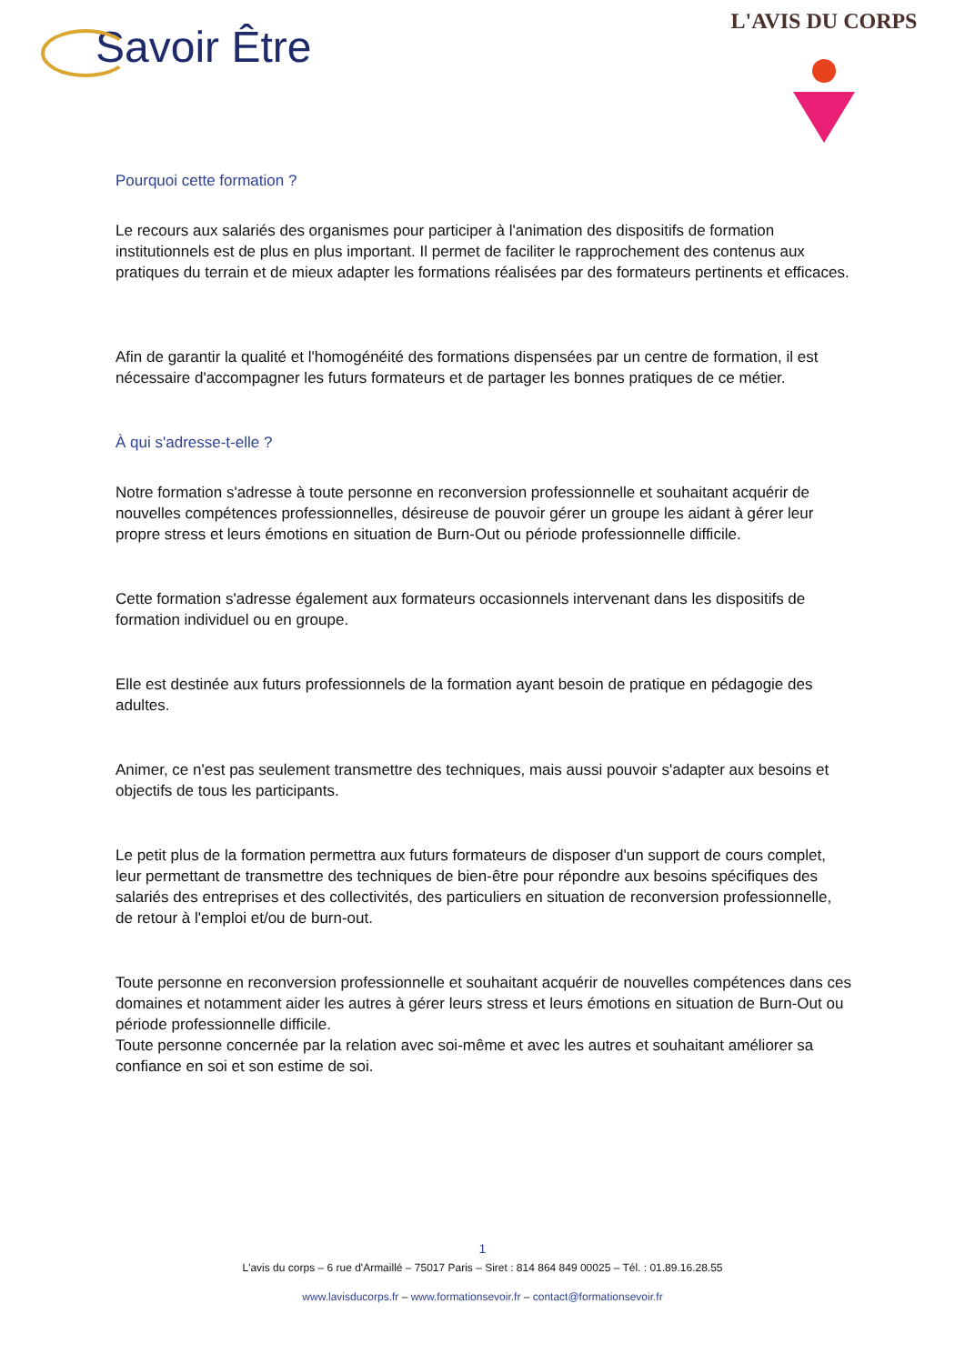Savoir Être
L'AVIS DU CORPS
Pourquoi cette formation ?
Le recours aux salariés des organismes pour participer à l'animation des dispositifs de formation institutionnels est de plus en plus important. Il permet de faciliter le rapprochement des contenus aux pratiques du terrain et de mieux adapter les formations réalisées par des formateurs pertinents et efficaces.
Afin de garantir la qualité et l'homogénéité des formations dispensées par un centre de formation, il est nécessaire d'accompagner les futurs formateurs et de partager les bonnes pratiques de ce métier.
À qui s'adresse-t-elle ?
Notre formation s'adresse à toute personne en reconversion professionnelle et souhaitant acquérir de nouvelles compétences professionnelles, désireuse de pouvoir gérer un groupe les aidant à gérer leur propre stress et leurs émotions en situation de Burn-Out ou période professionnelle difficile.
Cette formation s'adresse également aux formateurs occasionnels intervenant dans les dispositifs de formation individuel ou en groupe.
Elle est destinée aux futurs professionnels de la formation ayant besoin de pratique en pédagogie des adultes.
Animer, ce n'est pas seulement transmettre des techniques, mais aussi pouvoir s'adapter aux besoins et objectifs de tous les participants.
Le petit plus de la formation permettra aux futurs formateurs de disposer d'un support de cours complet, leur permettant de transmettre des techniques de bien-être pour répondre aux besoins spécifiques des salariés des entreprises et des collectivités, des particuliers en situation de reconversion professionnelle, de retour à l'emploi et/ou de burn-out.
Toute personne en reconversion professionnelle et souhaitant acquérir de nouvelles compétences dans ces domaines et notamment aider les autres à gérer leurs stress et leurs émotions en situation de Burn-Out ou période professionnelle difficile.
Toute personne concernée par la relation avec soi-même et avec les autres et souhaitant améliorer sa confiance en soi et son estime de soi.
1
L'avis du corps – 6 rue d'Armaillé – 75017 Paris – Siret : 814 864 849 00025 – Tél. : 01.89.16.28.55
www.lavisducorps.fr – www.formationsevoir.fr – contact@formationsevoir.fr